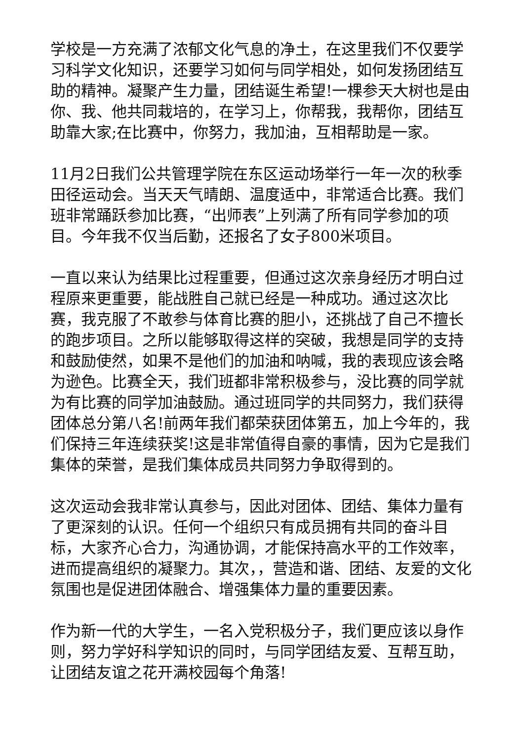学校是一方充满了浓郁文化气息的净土，在这里我们不仅要学习科学文化知识，还要学习如何与同学相处，如何发扬团结互助的精神。凝聚产生力量，团结诞生希望!一棵参天大树也是由你、我、他共同栽培的，在学习上，你帮我，我帮你，团结互助靠大家;在比赛中，你努力，我加油，互相帮助是一家。
11月2日我们公共管理学院在东区运动场举行一年一次的秋季田径运动会。当天天气晴朗、温度适中，非常适合比赛。我们班非常踊跃参加比赛，“出师表”上列满了所有同学参加的项目。今年我不仅当后勤，还报名了女子800米项目。
一直以来认为结果比过程重要，但通过这次亲身经历才明白过程原来更重要，能战胜自己就已经是一种成功。通过这次比赛，我克服了不敢参与体育比赛的胆小，还挑战了自己不擅长的跑步项目。之所以能够取得这样的突破，我想是同学的支持和鼓励使然，如果不是他们的加油和呐喊，我的表现应该会略为逊色。比赛全天，我们班都非常积极参与，没比赛的同学就为有比赛的同学加油鼓励。通过班同学的共同努力，我们获得团体总分第八名!前两年我们都荣获团体第五，加上今年的，我们保持三年连续获奖!这是非常值得自豪的事情，因为它是我们集体的荣誉，是我们集体成员共同努力争取得到的。
这次运动会我非常认真参与，因此对团体、团结、集体力量有了更深刻的认识。任何一个组织只有成员拥有共同的奋斗目标，大家齐心合力，沟通协调，才能保持高水平的工作效率，进而提高组织的凝聚力。其次，，营造和谐、团结、友爱的文化氛围也是促进团体融合、增强集体力量的重要因素。
作为新一代的大学生，一名入党积极分子，我们更应该以身作则，努力学好科学知识的同时，与同学团结友爱、互帮互助，让团结友谊之花开满校园每个角落!